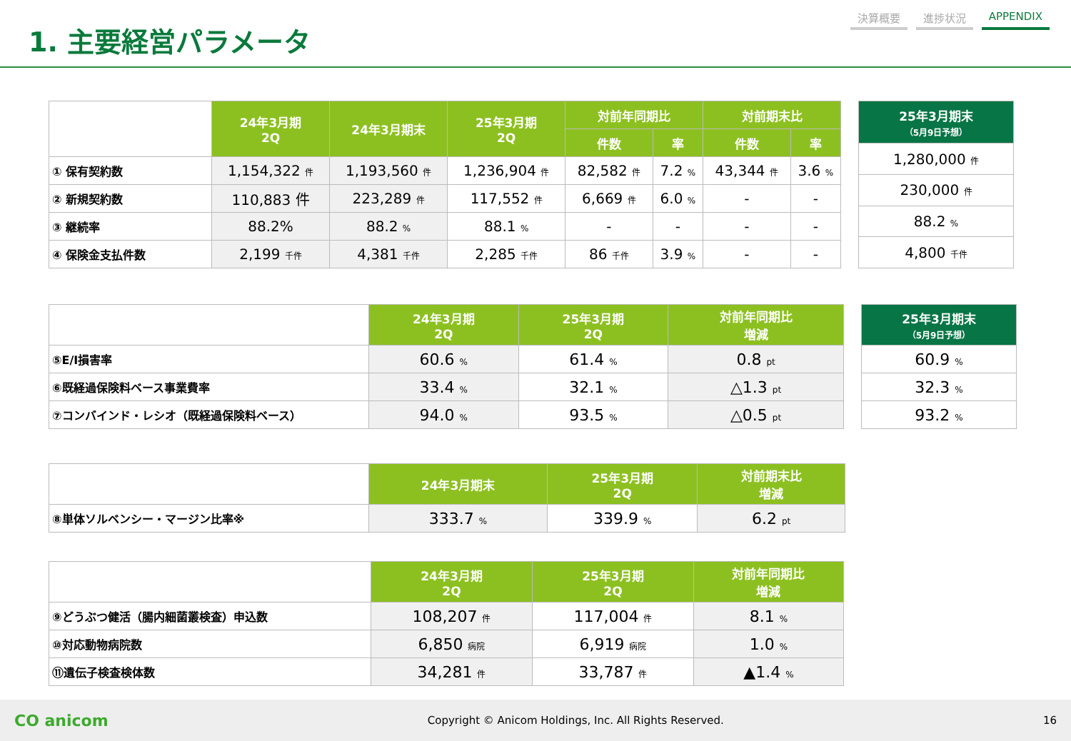1. 主要経営パラメータ
決算概要 進捗状況 APPENDIX
| | 24年3月期 2Q | 24年3月期末 | 25年3月期 2Q | 対前年同期比 | | 対前期末比 | |
| | | | | 件数 | 率 | 件数 | 率 |
| ① 保有契約数 | 1,154,322 件 | 1,193,560 件 | 1,236,904 件 | 82,582 件 | 7.2 % | 43,344 件 | 3.6 % |
| ② 新規契約数 | 110,883 件 | 223,289 件 | 117,552 件 | 6,669 件 | 6.0 % | - | - |
| ③ 継続率 | 88.2% | 88.2 % | 88.1 % | - | - | - | - |
| ④ 保険金支払件数 | 2,199 千件 | 4,381 千件 | 2,285 千件 | 86 千件 | 3.9 % | - | - |
| 25年3月期末 （5月9日予想） |
| --- |
| 1,280,000 件 |
| 230,000 件 |
| 88.2 % |
| 4,800 千件 |
| | 24年3月期 2Q | 25年3月期 2Q | 対前年同期比 増減 |
| ⑤E/I損害率 | 60.6 % | 61.4 % | 0.8 pt |
| ⑥既経過保険料ベース事業費率 | 33.4 % | 32.1 % | △1.3 pt |
| ⑦コンバインド・レシオ（既経過保険料ベース） | 94.0 % | 93.5 % | △0.5 pt |
| 25年3月期末 （5月9日予想） |
| --- |
| 60.9 % |
| 32.3 % |
| 93.2 % |
| | 24年3月期末 | 25年3月期 2Q | 対前期末比 増減 |
| ⑧単体ソルベンシー・マージン比率※ | 333.7 % | 339.9 % | 6.2 pt |
| | 24年3月期 2Q | 25年3月期 2Q | 対前年同期比 増減 |
| ⑨どうぶつ健活（腸内細菌叢検査）申込数 | 108,207 件 | 117,004 件 | 8.1 % |
| ⑩対応動物病院数 | 6,850 病院 | 6,919 病院 | 1.0 % |
| ⑪遺伝子検査検体数 | 34,281 件 | 33,787 件 | ▲1.4 % |
CO anicom Copyright © Anicom Holdings, Inc. All Rights Reserved. 16